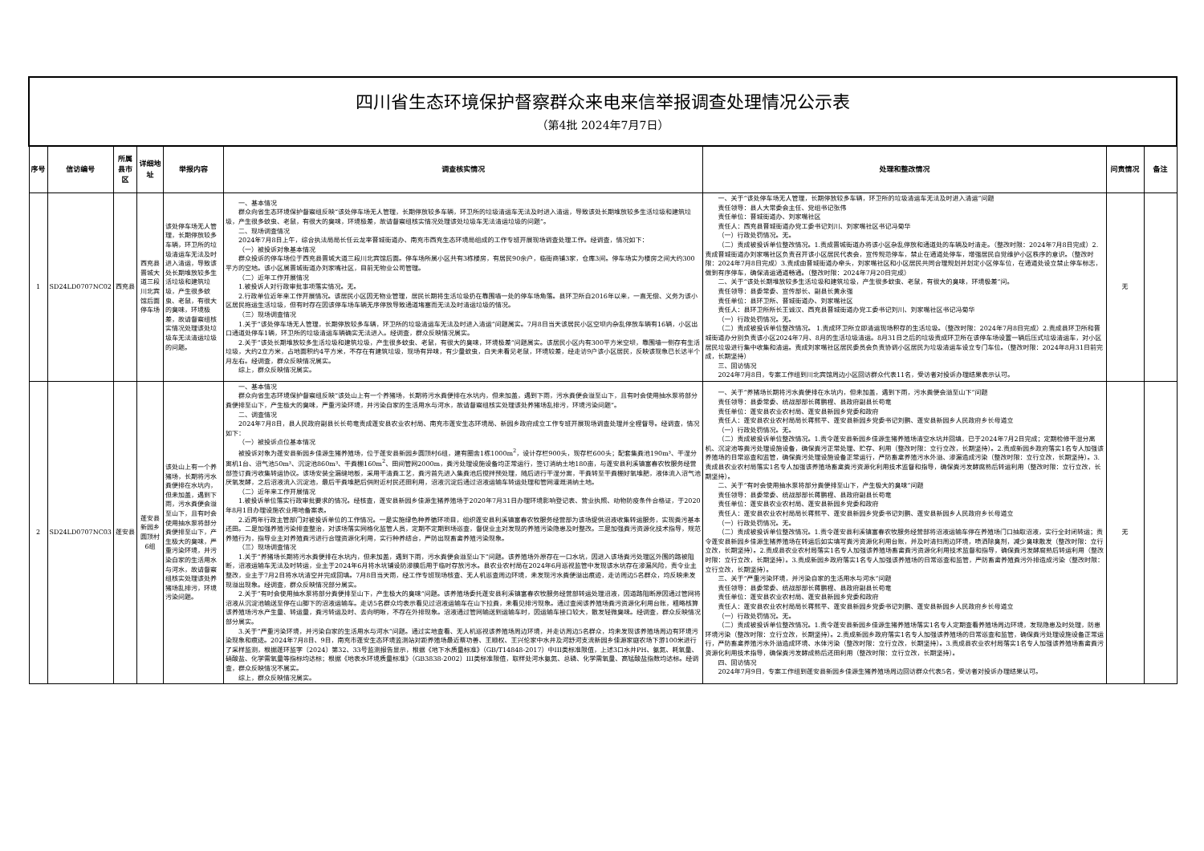| 四川省生态环境保护督察群众来电来信举报调查处理情况公示表 （第4批 2024年7月7日） | | | | | | | | |
| 序号 | 信访编号 | 所属县市区 | 详细地址 | 举报内容 | 调查核实情况 | 处理和整改情况 | 问责情况 | 备注 |
| 1 | SD24LD0707NC02 | 西充县 | 西充县晋城大道三段川北宾馆后面停车场 | 该处停车场无人管理，长期停放较多车辆，环卫所的垃圾清运车无法及时进入清运，导致该处长期堆放较多生活垃圾和建筑垃圾，产生很多蚊虫、老鼠，有很大的臭味，环境极差，故请督察组核实情况处理该处垃圾车无法清运垃圾的问题。 | 一、基本情况 群众向省生态环境保护督察组反映“该处停车场无人管理，长期停放较多车辆，环卫所的垃圾清运车无法及时进入清运，导致该处长期堆放较多生活垃圾和建筑垃圾，产生很多蚊虫、老鼠，有很大的臭味，环境极差，故请督察组核实情况处理该处垃圾车无法清运垃圾的问题”。 二、现场调查情况 2024年7月8日上午，综合执法局局长任云龙率晋城街道办、南充市西充生态环境局组成的工作专班开展现场调查处理工作。经调查，情况如下： （一）被投诉对象基本情况 群众投诉的停车场位于西充县晋城大道三段川北宾馆后面。停车场所属小区共有3栋楼房，有居民90余户，临街商铺3家，仓库3间。停车场实为楼房之间大约300平方的空地。该小区属晋城街道办刘家嘴社区，目前无物业公司管理。 （二）近年工作开展情况 1.被投诉人对行政审批事项落实情况。无。 2.行政单位近年来工作开展情况。该居民小区因无物业管理，居民长期将生活垃圾扔在靠围墙一处的停车场角落。县环卫所自2016年以来，一直无偿、义务为该小区居民拖运生活垃圾，但有时存在因该停车场车辆无序停放导致通道堵塞而无法及时清运垃圾的情况。 （三）现场调查情况 1.关于“该处停车场无人管理，长期停放较多车辆，环卫所的垃圾清运车无法及时进入清运”问题属实。7月8日当天该居民小区空坝内杂乱停放车辆有16辆，小区出口通道处停车1辆，环卫所的垃圾清运车辆确实无法进入。经调查，群众反映情况属实。 2.关于“该处长期堆放较多生活垃圾和建筑垃圾，产生很多蚊虫、老鼠，有很大的臭味，环境极差”问题属实。该居民小区内有300平方米空坝，靠围墙一侧存有生活垃圾，大约2立方米，占地面积约4平方米，不存在有建筑垃圾，现场有异味，有少量蚊虫，白天未看见老鼠，环境较差，经走访9户该小区居民，反映该现象已长达半个月左右。经调查，群众反映情况属实。 综上，群众反映情况属实。 | 一、关于“该处停车场无人管理，长期停放较多车辆，环卫所的垃圾清运车无法及时进入清运”问题 责任领导：县人大常委会主任、党组书记张伟 责任单位：晋城街道办、刘家嘴社区 责任人：西充县晋城街道办党工委书记刘川、刘家嘴社区书记冯菊华 （一）行政处罚情况。无。 （二）责成被投诉单位整改情况。1.责成晋城街道办将该小区杂乱停放和通道处的车辆及时清走。（整改时限：2024年7月8日完成）2.责成晋城街道办刘家嘴社区负责召开该小区居民代表会，宣传规范停车，禁止在通道处停车，增强居民自觉维护小区秩序的意识。（整改时限：2024年7月8日完成）3.责成由晋城街道办牵头，刘家嘴社区和小区居民共同合理规划并划定小区停车位，在通道处设立禁止停车标志，做到有序停车，确保清运通道畅通。（整改时限：2024年7月20日完成） 二、关于“该处长期堆放较多生活垃圾和建筑垃圾，产生很多蚊虫、老鼠，有很大的臭味，环境极差”问。 责任领导：县委常委、宣传部长、副县长黄永强 责任单位：县环卫所、晋城街道办、刘家嘴社区 责任人：县环卫所所长王诚汉、西充县晋城街道办党工委书记刘川、刘家嘴社区书记冯菊华 （一）行政处罚情况。无。 （二）责成被投诉单位整改情况。 1.责成环卫所立即清运现场积存的生活垃圾。（整改时限：2024年7月8日完成）2.责成县环卫所和晋城街道办分别负责该小区2024年7月、8月的生活垃圾清运。8月31日之后的垃圾责成环卫所在该停车场设置一辆后压式垃圾清运车，对小区居民垃圾进行集中收集和清运。责成刘家嘴社区居民委员会负责协调小区居民为垃圾清运车设立专门车位。（整改时限：2024年8月31日前完成，长期坚持） 三、回访情况 2024年7月8日，专案工作组到川北宾馆周边小区回访群众代表11名，受访者对投诉办理结果表示认可。 | 无 | |
| 2 | SD24LD0707NC03 | 蓬安县 | 蓬安县新园乡圆顶村6组 | 该处山上有一个养猪场，长期将污水粪便排在水坑内，但未加盖，遇到下雨，污水粪便会溢至山下，且有时会使用抽水泵将部分粪便排至山下，产生极大的臭味，严重污染环境，并污染自家的生活用水与河水，故请督察组核实处理该处养猪场乱排污，环境污染问题。 | 一、基本情况 群众向省生态环境保护督察组反映“该处山上有一个养猪场，长期将污水粪便排在水坑内，但未加盖，遇到下雨，污水粪便会溢至山下，且有时会使用抽水泵将部分粪便排至山下，产生极大的臭味，严重污染环境，并污染自家的生活用水与河水，故请督察组核实处理该处养猪场乱排污，环境污染问题”。 二、调查情况 2024年7月8日，县人民政府副县长长苟竜责成蓬安县农业农村局、南充市蓬安生态环境局、新园乡政府成立工作专班开展现场调查处理并全程督导。经调查，情况如下： （一）被投诉点位基本情况 被投诉对象为蓬安县新园乡佳源生猪养殖场，位于蓬安县新园乡圆顶村6组，建有圈舍1栋1000m<sup>2</sup>，设计存栏900头，现存栏600头；配套集粪池190m³、干湿分离机1台、沼气池50m³、沉淀池860m³、干粪棚160m<sup>2</sup>、田间管网2000m，粪污处理设施设备均正常运行，签订消纳土地180亩，与蓬安县利溪镇富春农牧服务经营部签订粪污收集转运协议。该场安装全漏缝地板，采用干清粪工艺，粪污首先进入集粪池后搅拌预处理，随后进行干湿分离，干粪转至干粪棚好氧堆肥，液体流入沼气池厌氧发酵，之后沼液流入沉淀池，最后干粪堆肥后供附近村民还田利用，沼液沉淀后通过沼液运输车转运处理和管网灌溉消纳土地。 （二）近年来工作开展情况 1.被投诉单位落实行政审批要求的情况。经核查，蓬安县新园乡佳源生猪养殖场于2020年7月31日办理环境影响登记表、营业执照、动物防疫条件合格证，于2020年8月1日办理设施农业用地备案表。 2.近两年行政主管部门对被投诉单位的工作情况。一是实施绿色种养循环项目，组织蓬安县利溪镇富春农牧服务经营部为该场提供沼液收集转运服务，实现粪污基本还田。二是加强养殖污染排查整治，对该场落实网格化监管人员，定期不定期到场巡查，督促业主对发现的养殖污染隐患及时整改。三是加强粪污资源化技术指导，规范养殖行为，指导业主对养殖粪污进行合理资源化利用，实行种养结合，严防出现畜禽养殖污染现象。 （三）现场调查情况 1.关于“养猪场长期将污水粪便排在水坑内，但未加盖，遇到下雨，污水粪便会溢至山下”问题。该养殖场外原存在一口水坑，因进入该场粪污处理区外围的路被阻断，沼液运输车无法及时转运，业主于2024年6月将水坑铺设防渗膜后用于临时存放污水。县农业农村局在2024年6月巡视监管中发现该水坑存在渗漏风险，责令业主整改，业主于7月2日将水坑清空并完成回填。7月8日当天雨，经工作专班现场核查、无人机巡查周边环境，未发现污水粪便溢出痕迹，走访周边5名群众，均反映未发现溢出现象。经调查，群众反映情况部分属实。 2.关于“有时会使用抽水泵将部分粪便排至山下，产生极大的臭味”问题。该养殖场委托蓬安县利溪镇富春农牧服务经营部转运处理沼液，因道路阻断原因通过管网将沼液从沉淀池输送至停在山脚下的沼液运输车。走访5名群众均表示看见过沼液运输车在山下拉粪，未看见排污现象。通过查阅该养殖场粪污资源化利用台账，粗略核算该养殖场污水产生量、转运量，粪污转运及时、去向明晰，不存在外排现象。沼液通过管网输送到运输车时，因运输车接口较大，散发轻微臭味。经调查，群众反映情况部分属实。 3.关于“严重污染环境，并污染自家的生活用水与河水”问题。通过实地查看、无人机巡视该养殖场周边环境，并走访周边5名群众，均未发现该养殖场周边有环境污染现象和痕迹。2024年7月8日、9日，南充市蓬安生态环境监测站对距养殖场最近蔡功善、王顺权、王兴伦家中水井及河舒河支流新园乡佳源家庭农场下游100米进行了采样监测，根据蓬环监字〔2024〕第32、33号监测报告显示，根据《地下水质量标准》（GB/T14848-2017）中III类标准限值，上述3口水井PH、氨氮、耗氧量、硝酸盐、化学需氧量等指标均达标；根据《地表水环境质量标准》（GB3838-2002）III类标准限值，取样处河水氨氮、总磷、化学需氧量、高锰酸盐指数均达标。经调查，群众反映情况不属实。 综上，群众反映情况属实。 | 一、关于“养猪场长期将污水粪便排在水坑内，但未加盖，遇到下雨，污水粪便会溢至山下”问题 责任领导：县委常委、统战部部长蒋鹏程、县政府副县长苟竜 责任单位：蓬安县农业农村局、蓬安县新园乡党委和政府 责任人：蓬安县农业农村局局长蒋熙平、蓬安县新园乡党委书记刘鹏、蓬安县新园乡人民政府乡长母道立 （一）行政处罚情况。无。 （二）责成被投诉单位整改情况。1.责令蓬安县新园乡佳源生猪养殖场清空水坑并回填，已于2024年7月2日完成；定期检修干湿分离机、沉淀池等粪污处理设施设备，确保粪污正常处理、贮存、利用（整改时限：立行立改，长期坚持）。2.责成新园乡政府落实1名专人加强该养殖场的日常巡查和监管，确保粪污处理设施设备正常运行，严防畜禽养殖污水外溢、渗漏造成污染（整改时限：立行立改，长期坚持）。3.责成县农业农村局落实1名专人加强该养殖场畜禽粪污资源化利用技术监督和指导，确保粪污发酵腐熟后转运利用（整改时限：立行立改，长期坚持）。 二、关于“有时会使用抽水泵将部分粪便排至山下，产生极大的臭味”问题 责任领导：县委常委、统战部部长蒋鹏程、县政府副县长苟竜 责任单位：蓬安县农业农村局、蓬安县新园乡党委和政府 责任人：蓬安县农业农村局局长蒋熙平、蓬安县新园乡党委书记刘鹏、蓬安县新园乡人民政府乡长母道立 （一）行政处罚情况。无。 （二）责成被投诉单位整改情况。1.责令蓬安县利溪镇富春农牧服务经营部将沼液运输车停在养殖场门口抽取沼液，实行全封闭转运；责令蓬安县新园乡佳源生猪养殖场在转运后如实填写粪污资源化利用台账，并及时清扫周边环境，喷洒除臭剂，减少臭味散发（整改时限：立行立改，长期坚持）。2.责成县农业农村局落实1名专人加强该养殖场畜禽粪污资源化利用技术监督和指导，确保粪污发酵腐熟后转运利用（整改时限：立行立改，长期坚持）。3.责成新园乡政府落实1名专人加强该养殖场的日常巡查和监管，严防畜禽养殖粪污外排造成污染（整改时限：立行立改，长期坚持）。 三、关于“严重污染环境，并污染自家的生活用水与河水”问题 责任领导：县委常委、统战部部长蒋鹏程、县政府副县长苟竜 责任单位：蓬安县农业农村局、蓬安县新园乡党委和政府 责任人：蓬安县农业农村局局长蒋熙平、蓬安县新园乡党委书记刘鹏、蓬安县新园乡人民政府乡长母道立 （一）行政处罚情况。无。 （二）责成被投诉单位整改情况。1.责令蓬安县新园乡佳源生猪养殖场落实1名专人定期查看养殖场周边环境，发现隐患及时处理，防患环境污染（整改时限：立行立改，长期坚持）。2.责成新园乡政府落实1名专人加强该养殖场的日常巡查和监管，确保粪污处理设施设备正常运行，严防畜禽养殖污水外溢造成环境、水体污染（整改时限：立行立改，长期坚持）。3.责成县农业农村局落实1名专人加强该养殖场畜禽粪污资源化利用技术指导，确保粪污发酵成熟后还田利用（整改时限：立行立改，长期坚持）。 四、回访情况 2024年7月9日，专案工作组到蓬安县新园乡佳源生猪养殖场周边回访群众代表5名，受访者对投诉办理结果认可。 | 无 | |